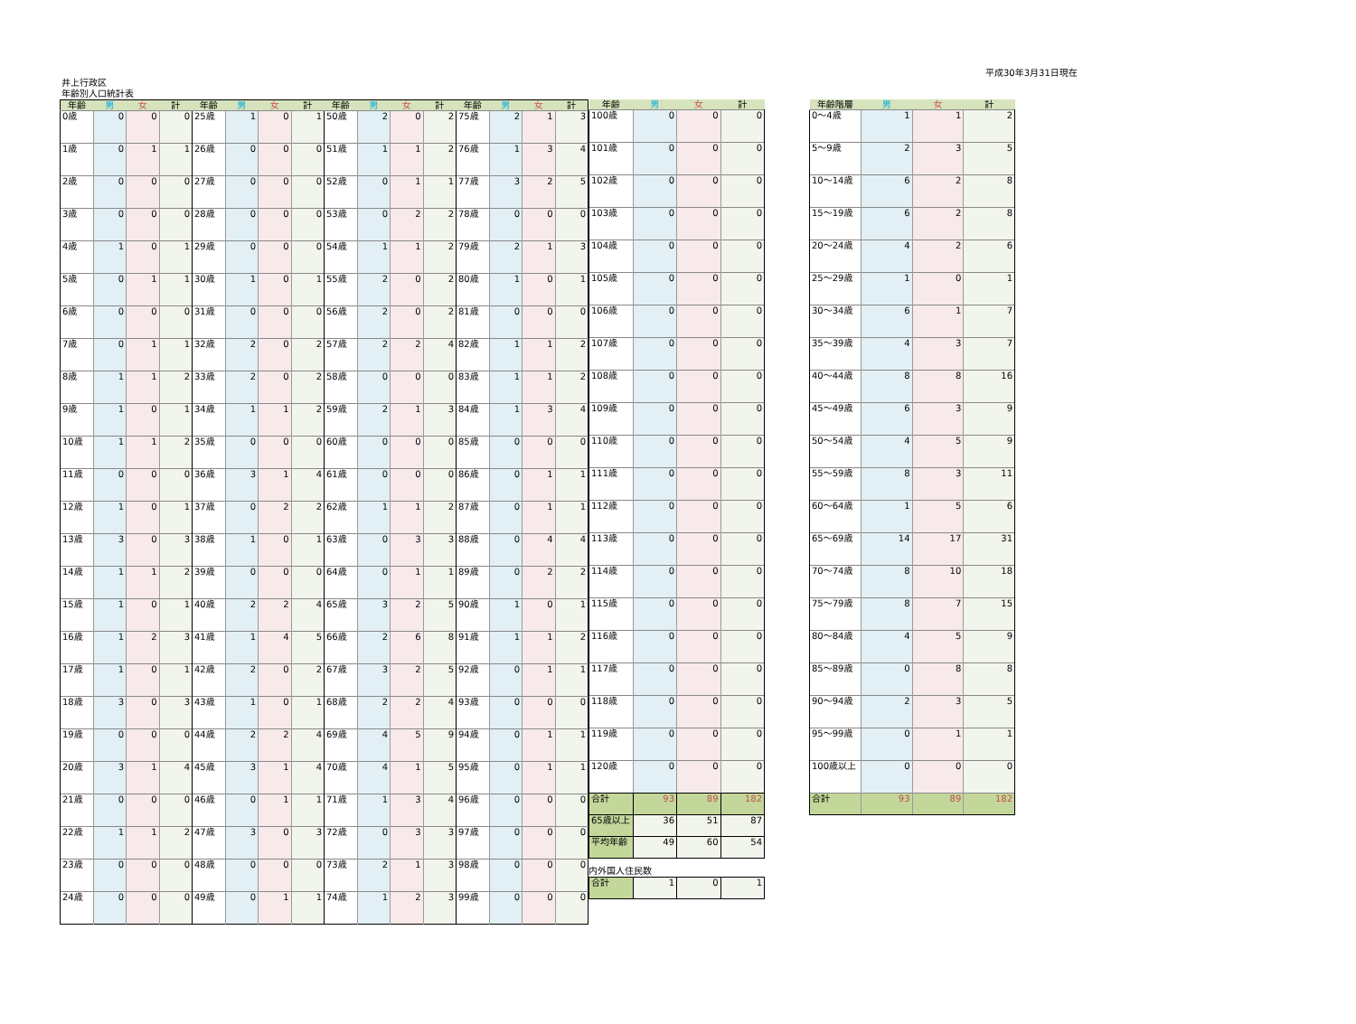平成30年3月31日現在
井上行政区
年齢別人口統計表
| 年齢 | 男 | 女 | 計 | 年齢 | 男 | 女 | 計 | 年齢 | 男 | 女 | 計 | 年齢 | 男 | 女 | 計 |
| --- | --- | --- | --- | --- | --- | --- | --- | --- | --- | --- | --- | --- | --- | --- | --- |
| 0歳 | 0 | 0 | 0 | 25歳 | 1 | 0 | 1 | 50歳 | 2 | 0 | 2 | 75歳 | 2 | 1 | 3 |
| 1歳 | 0 | 1 | 1 | 26歳 | 0 | 0 | 0 | 51歳 | 1 | 1 | 2 | 76歳 | 1 | 3 | 4 |
| 2歳 | 0 | 0 | 0 | 27歳 | 0 | 0 | 0 | 52歳 | 0 | 1 | 1 | 77歳 | 3 | 2 | 5 |
| 3歳 | 0 | 0 | 0 | 28歳 | 0 | 0 | 0 | 53歳 | 0 | 2 | 2 | 78歳 | 0 | 0 | 0 |
| 4歳 | 1 | 0 | 1 | 29歳 | 0 | 0 | 0 | 54歳 | 1 | 1 | 2 | 79歳 | 2 | 1 | 3 |
| 5歳 | 0 | 1 | 1 | 30歳 | 1 | 0 | 1 | 55歳 | 2 | 0 | 2 | 80歳 | 1 | 0 | 1 |
| 6歳 | 0 | 0 | 0 | 31歳 | 0 | 0 | 0 | 56歳 | 2 | 0 | 2 | 81歳 | 0 | 0 | 0 |
| 7歳 | 0 | 1 | 1 | 32歳 | 2 | 0 | 2 | 57歳 | 2 | 2 | 4 | 82歳 | 1 | 1 | 2 |
| 8歳 | 1 | 1 | 2 | 33歳 | 2 | 0 | 2 | 58歳 | 0 | 0 | 0 | 83歳 | 1 | 1 | 2 |
| 9歳 | 1 | 0 | 1 | 34歳 | 1 | 1 | 2 | 59歳 | 2 | 1 | 3 | 84歳 | 1 | 3 | 4 |
| 10歳 | 1 | 1 | 2 | 35歳 | 0 | 0 | 0 | 60歳 | 0 | 0 | 0 | 85歳 | 0 | 0 | 0 |
| 11歳 | 0 | 0 | 0 | 36歳 | 3 | 1 | 4 | 61歳 | 0 | 0 | 0 | 86歳 | 0 | 1 | 1 |
| 12歳 | 1 | 0 | 1 | 37歳 | 0 | 2 | 2 | 62歳 | 1 | 1 | 2 | 87歳 | 0 | 1 | 1 |
| 13歳 | 3 | 0 | 3 | 38歳 | 1 | 0 | 1 | 63歳 | 0 | 3 | 3 | 88歳 | 0 | 4 | 4 |
| 14歳 | 1 | 1 | 2 | 39歳 | 0 | 0 | 0 | 64歳 | 0 | 1 | 1 | 89歳 | 0 | 2 | 2 |
| 15歳 | 1 | 0 | 1 | 40歳 | 2 | 2 | 4 | 65歳 | 3 | 2 | 5 | 90歳 | 1 | 0 | 1 |
| 16歳 | 1 | 2 | 3 | 41歳 | 1 | 4 | 5 | 66歳 | 2 | 6 | 8 | 91歳 | 1 | 1 | 2 |
| 17歳 | 1 | 0 | 1 | 42歳 | 2 | 0 | 2 | 67歳 | 3 | 2 | 5 | 92歳 | 0 | 1 | 1 |
| 18歳 | 3 | 0 | 3 | 43歳 | 1 | 0 | 1 | 68歳 | 2 | 2 | 4 | 93歳 | 0 | 0 | 0 |
| 19歳 | 0 | 0 | 0 | 44歳 | 2 | 2 | 4 | 69歳 | 4 | 5 | 9 | 94歳 | 0 | 1 | 1 |
| 20歳 | 3 | 1 | 4 | 45歳 | 3 | 1 | 4 | 70歳 | 4 | 1 | 5 | 95歳 | 0 | 1 | 1 |
| 21歳 | 0 | 0 | 0 | 46歳 | 0 | 1 | 1 | 71歳 | 1 | 3 | 4 | 96歳 | 0 | 0 | 0 |
| 22歳 | 1 | 1 | 2 | 47歳 | 3 | 0 | 3 | 72歳 | 0 | 3 | 3 | 97歳 | 0 | 0 | 0 |
| 23歳 | 0 | 0 | 0 | 48歳 | 0 | 0 | 0 | 73歳 | 2 | 1 | 3 | 98歳 | 0 | 0 | 0 |
| 24歳 | 0 | 0 | 0 | 49歳 | 0 | 1 | 1 | 74歳 | 1 | 2 | 3 | 99歳 | 0 | 0 | 0 |
| 年齢 | 男 | 女 | 計 |
| --- | --- | --- | --- |
| 100歳 | 0 | 0 | 0 |
| 101歳 | 0 | 0 | 0 |
| 102歳 | 0 | 0 | 0 |
| 103歳 | 0 | 0 | 0 |
| 104歳 | 0 | 0 | 0 |
| 105歳 | 0 | 0 | 0 |
| 106歳 | 0 | 0 | 0 |
| 107歳 | 0 | 0 | 0 |
| 108歳 | 0 | 0 | 0 |
| 109歳 | 0 | 0 | 0 |
| 110歳 | 0 | 0 | 0 |
| 111歳 | 0 | 0 | 0 |
| 112歳 | 0 | 0 | 0 |
| 113歳 | 0 | 0 | 0 |
| 114歳 | 0 | 0 | 0 |
| 115歳 | 0 | 0 | 0 |
| 116歳 | 0 | 0 | 0 |
| 117歳 | 0 | 0 | 0 |
| 118歳 | 0 | 0 | 0 |
| 119歳 | 0 | 0 | 0 |
| 120歳 | 0 | 0 | 0 |
| 合計 | 93 | 89 | 182 |
| 65歳以上 | 36 | 51 | 87 |
| 平均年齢 | 49 | 60 | 54 |
内外国人住民数
| 合計 | 1 | 0 | 1 |
| 年齢階層 | 男 | 女 | 計 |
| --- | --- | --- | --- |
| 0〜4歳 | 1 | 1 | 2 |
| 5〜9歳 | 2 | 3 | 5 |
| 10〜14歳 | 6 | 2 | 8 |
| 15〜19歳 | 6 | 2 | 8 |
| 20〜24歳 | 4 | 2 | 6 |
| 25〜29歳 | 1 | 0 | 1 |
| 30〜34歳 | 6 | 1 | 7 |
| 35〜39歳 | 4 | 3 | 7 |
| 40〜44歳 | 8 | 8 | 16 |
| 45〜49歳 | 6 | 3 | 9 |
| 50〜54歳 | 4 | 5 | 9 |
| 55〜59歳 | 8 | 3 | 11 |
| 60〜64歳 | 1 | 5 | 6 |
| 65〜69歳 | 14 | 17 | 31 |
| 70〜74歳 | 8 | 10 | 18 |
| 75〜79歳 | 8 | 7 | 15 |
| 80〜84歳 | 4 | 5 | 9 |
| 85〜89歳 | 0 | 8 | 8 |
| 90〜94歳 | 2 | 3 | 5 |
| 95〜99歳 | 0 | 1 | 1 |
| 100歳以上 | 0 | 0 | 0 |
| 合計 | 93 | 89 | 182 |